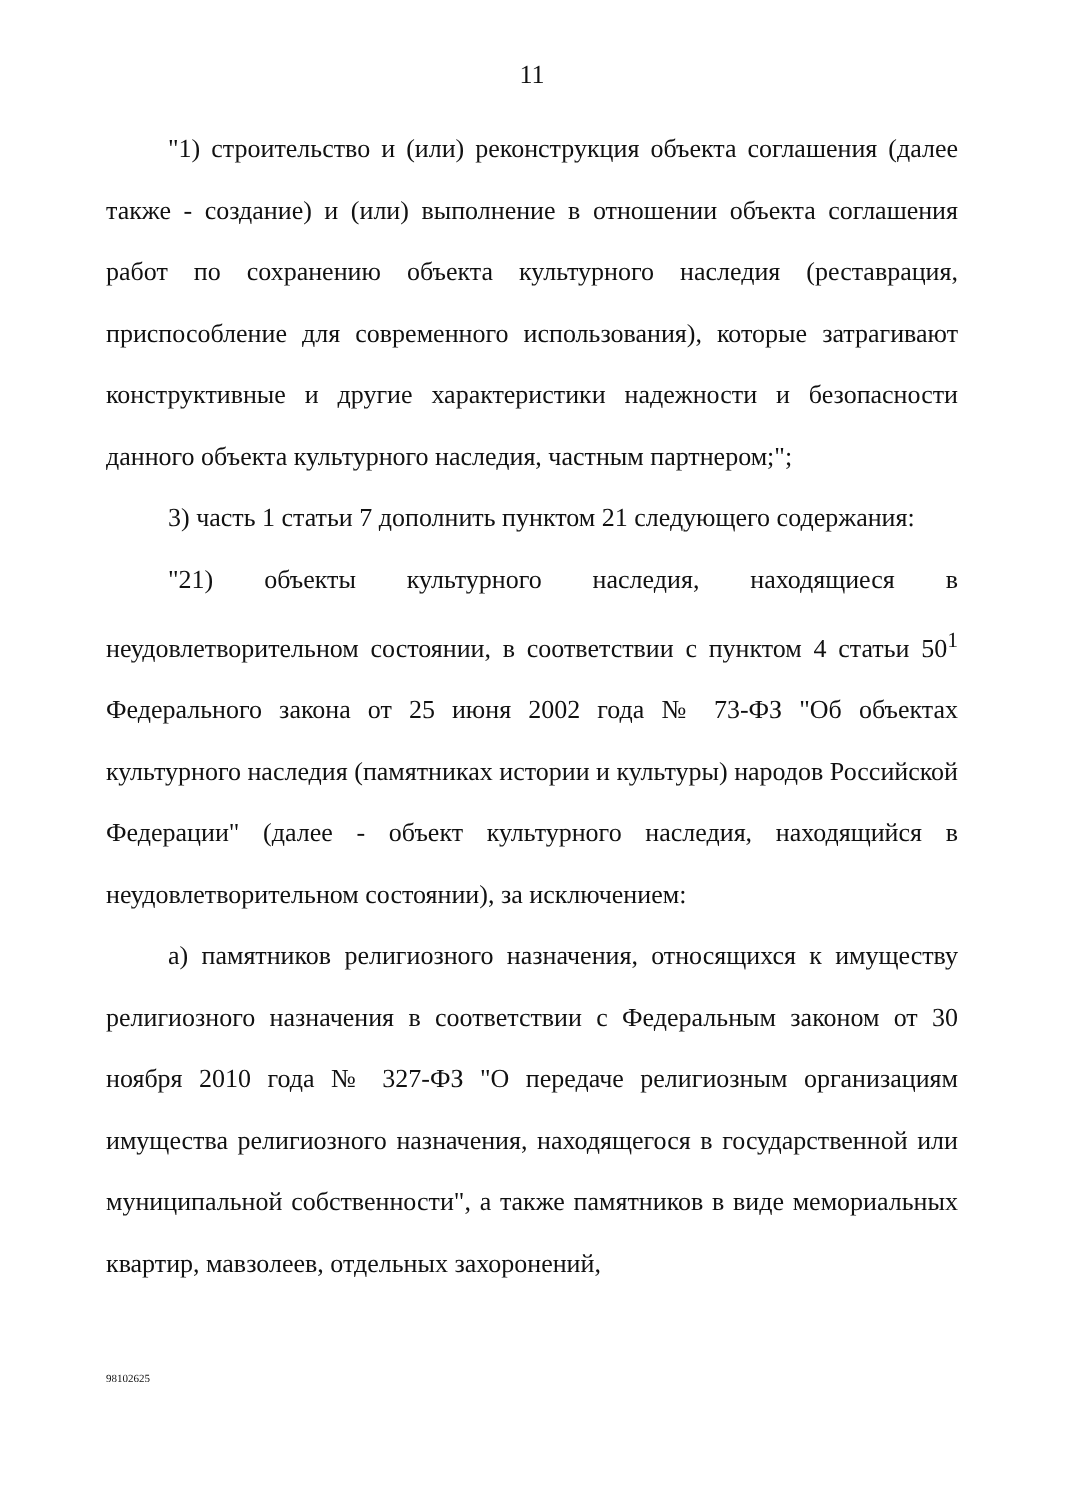11
"1) строительство и (или) реконструкция объекта соглашения (далее также - создание) и (или) выполнение в отношении объекта соглашения работ по сохранению объекта культурного наследия (реставрация, приспособление для современного использования), которые затрагивают конструктивные и другие характеристики надежности и безопасности данного объекта культурного наследия, частным партнером;";
3) часть 1 статьи 7 дополнить пунктом 21 следующего содержания:
"21) объекты культурного наследия, находящиеся в неудовлетворительном состоянии, в соответствии с пунктом 4 статьи 50<sup>1</sup> Федерального закона от 25 июня 2002 года № 73-ФЗ "Об объектах культурного наследия (памятниках истории и культуры) народов Российской Федерации" (далее - объект культурного наследия, находящийся в неудовлетворительном состоянии), за исключением:
а) памятников религиозного назначения, относящихся к имуществу религиозного назначения в соответствии с Федеральным законом от 30 ноября 2010 года № 327-ФЗ "О передаче религиозным организациям имущества религиозного назначения, находящегося в государственной или муниципальной собственности", а также памятников в виде мемориальных квартир, мавзолеев, отдельных захоронений,
98102625